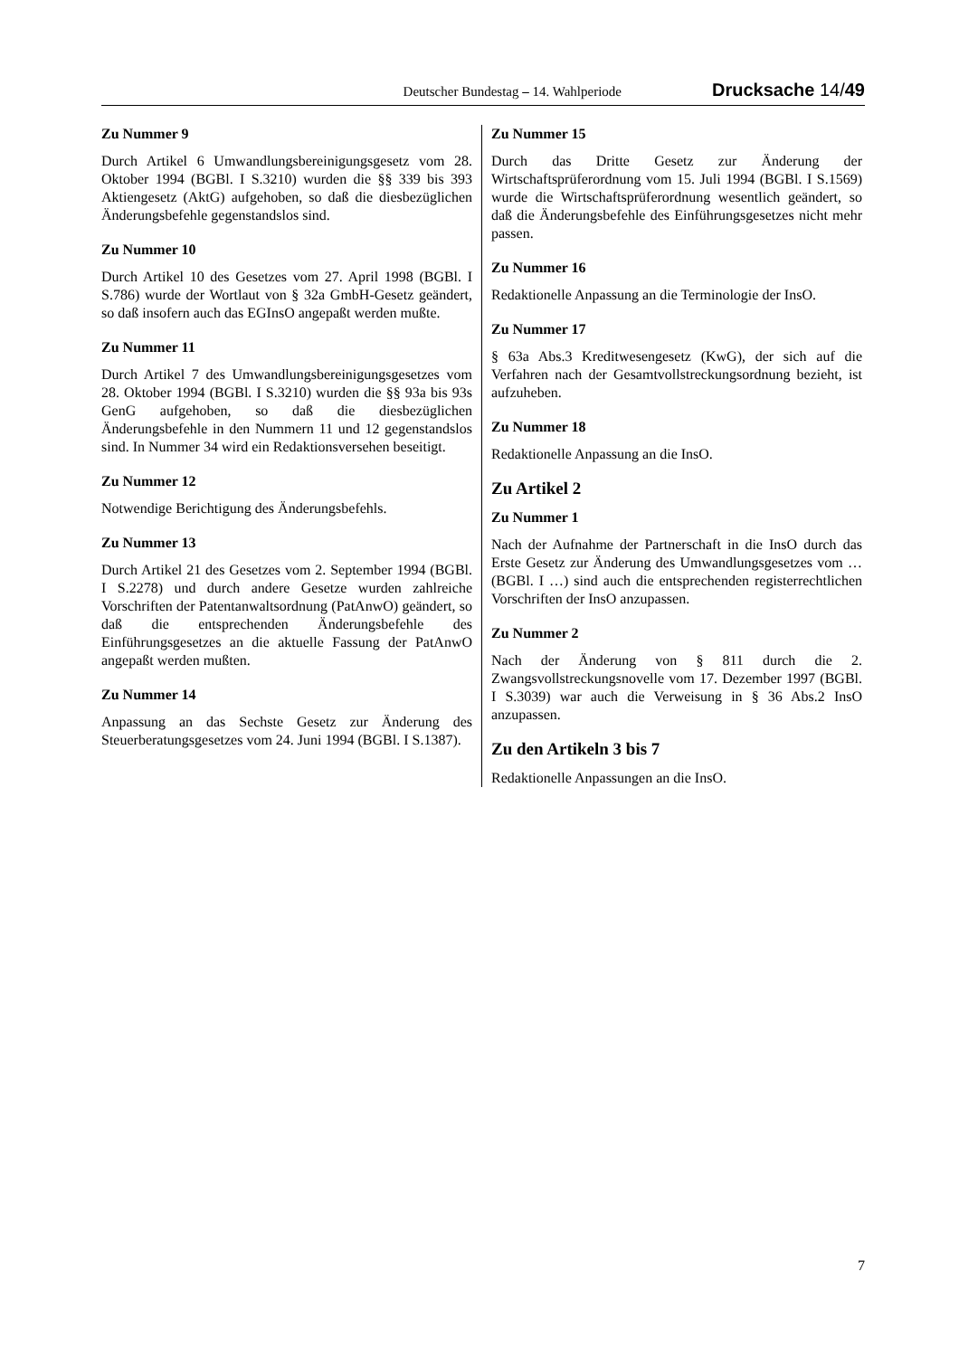Deutscher Bundestag – 14. Wahlperiode Drucksache 14/49
Zu Nummer 9
Durch Artikel 6 Umwandlungsbereinigungsgesetz vom 28. Oktober 1994 (BGBl. I S.3210) wurden die §§ 339 bis 393 Aktiengesetz (AktG) aufgehoben, so daß die diesbezüglichen Änderungsbefehle gegenstandslos sind.
Zu Nummer 10
Durch Artikel 10 des Gesetzes vom 27. April 1998 (BGBl. I S.786) wurde der Wortlaut von § 32a GmbH-Gesetz geändert, so daß insofern auch das EGInsO angepaßt werden mußte.
Zu Nummer 11
Durch Artikel 7 des Umwandlungsbereinigungsgesetzes vom 28. Oktober 1994 (BGBl. I S.3210) wurden die §§ 93a bis 93s GenG aufgehoben, so daß die diesbezüglichen Änderungsbefehle in den Nummern 11 und 12 gegenstandslos sind. In Nummer 34 wird ein Redaktionsversehen beseitigt.
Zu Nummer 12
Notwendige Berichtigung des Änderungsbefehls.
Zu Nummer 13
Durch Artikel 21 des Gesetzes vom 2. September 1994 (BGBl. I S.2278) und durch andere Gesetze wurden zahlreiche Vorschriften der Patentanwaltsordnung (PatAnwO) geändert, so daß die entsprechenden Änderungsbefehle des Einführungsgesetzes an die aktuelle Fassung der PatAnwO angepaßt werden mußten.
Zu Nummer 14
Anpassung an das Sechste Gesetz zur Änderung des Steuerberatungsgesetzes vom 24. Juni 1994 (BGBl. I S.1387).
Zu Nummer 15
Durch das Dritte Gesetz zur Änderung der Wirtschaftsprüferordnung vom 15. Juli 1994 (BGBl. I S.1569) wurde die Wirtschaftsprüferordnung wesentlich geändert, so daß die Änderungsbefehle des Einführungsgesetzes nicht mehr passen.
Zu Nummer 16
Redaktionelle Anpassung an die Terminologie der InsO.
Zu Nummer 17
§ 63a Abs.3 Kreditwesengesetz (KwG), der sich auf die Verfahren nach der Gesamtvollstreckungsordnung bezieht, ist aufzuheben.
Zu Nummer 18
Redaktionelle Anpassung an die InsO.
Zu Artikel 2
Zu Nummer 1
Nach der Aufnahme der Partnerschaft in die InsO durch das Erste Gesetz zur Änderung des Umwandlungsgesetzes vom … (BGBl. I …) sind auch die entsprechenden registerrechtlichen Vorschriften der InsO anzupassen.
Zu Nummer 2
Nach der Änderung von § 811 durch die 2. Zwangsvollstreckungsnovelle vom 17. Dezember 1997 (BGBl. I S.3039) war auch die Verweisung in § 36 Abs.2 InsO anzupassen.
Zu den Artikeln 3 bis 7
Redaktionelle Anpassungen an die InsO.
7